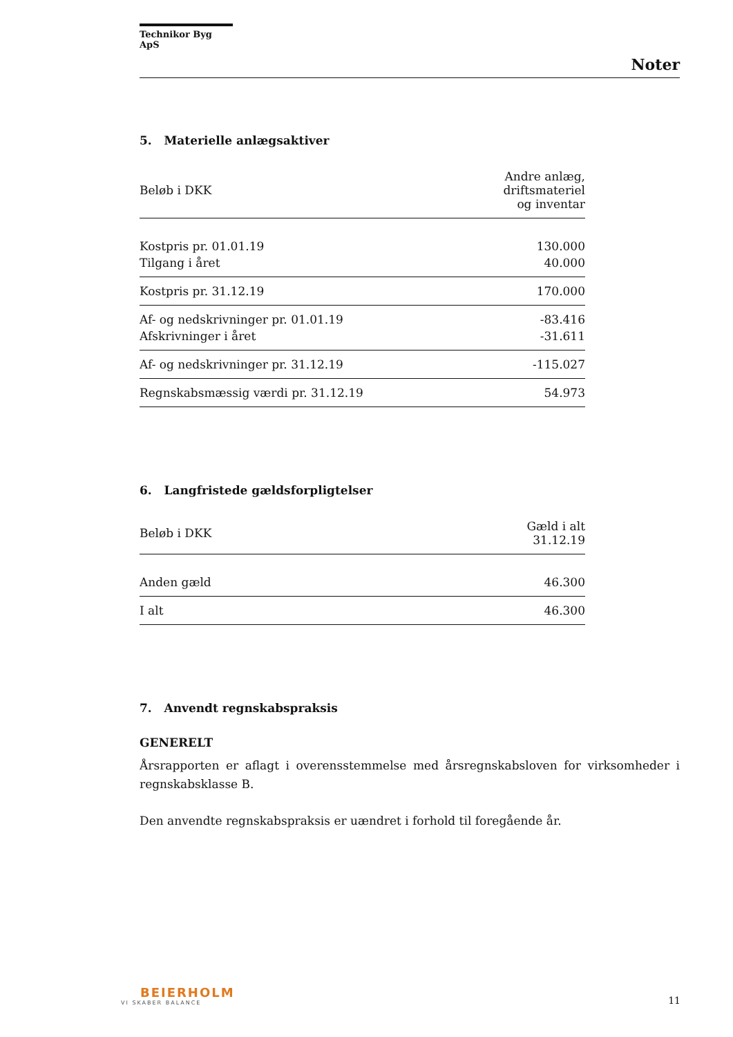Technikor Byg ApS
Noter
5. Materielle anlægsaktiver
| Beløb i DKK | Andre anlæg, driftsmateriel og inventar |
| --- | --- |
| Kostpris pr. 01.01.19 | 130.000 |
| Tilgang i året | 40.000 |
| Kostpris pr. 31.12.19 | 170.000 |
| Af- og nedskrivninger pr. 01.01.19 | -83.416 |
| Afskrivninger i året | -31.611 |
| Af- og nedskrivninger pr. 31.12.19 | -115.027 |
| Regnskabsmæssig værdi pr. 31.12.19 | 54.973 |
6. Langfristede gældsforpligtelser
| Beløb i DKK | Gæld i alt 31.12.19 |
| --- | --- |
| Anden gæld | 46.300 |
| I alt | 46.300 |
7. Anvendt regnskabspraksis
GENERELT
Årsrapporten er aflagt i overensstemmelse med årsregnskabsloven for virksomheder i regnskabsklasse B.
Den anvendte regnskabspraksis er uændret i forhold til foregående år.
BEIERHOLM
VI SKABER BALANCE
11